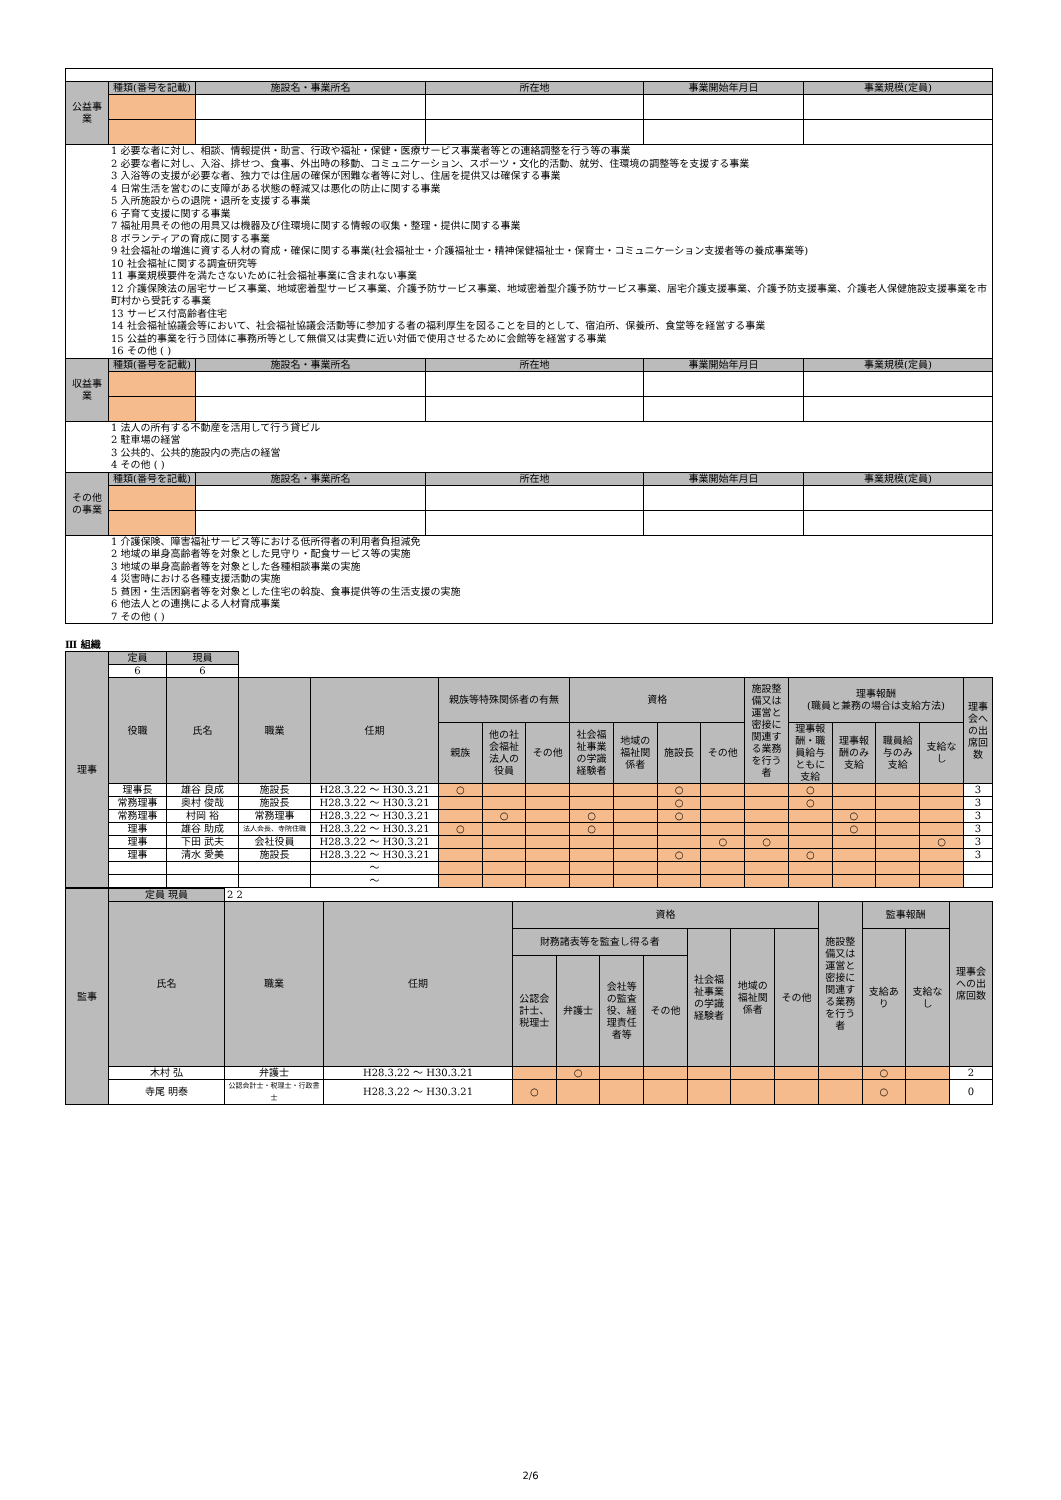| 公益事業 | 種類(番号を記載) | 施設名・事業所名 | 所在地 | 事業開始年月日 | 事業規模(定員) |
| 1 必要な者に対し、相談、情報提供・助言、行政や福祉・保健・医療サービス事業者等との連絡調整を行う等の事業 2 必要な者に対し、入浴、排せつ、食事、外出時の移動、コミュニケーション、スポーツ・文化的活動、就労、住環境の調整等を支援する事業 3 入浴等の支援が必要な者、独力では住居の確保が困難な者等に対し、住居を提供又は確保する事業 4 日常生活を営むのに支障がある状態の軽減又は悪化の防止に関する事業 5 入所施設からの退院・退所を支援する事業 6 子育て支援に関する事業 7 福祉用具その他の用具又は機器及び住環境に関する情報の収集・整理・提供に関する事業 8 ボランティアの育成に関する事業 9 社会福祉の増進に資する人材の育成・確保に関する事業(社会福祉士・介護福祉士・精神保健福祉士・保育士・コミュニケーション支援者等の養成事業等) 10 社会福祉に関する調査研究等 11 事業規模要件を満たさないために社会福祉事業に含まれない事業 12 介護保険法の居宅サービス事業、地域密着型サービス事業、介護予防サービス事業、地域密着型介護予防サービス事業、居宅介護支援事業、介護予防支援事業、介護老人保健施設支援事業を市町村から受託する事業 13 サービス付高齢者住宅 14 社会福祉協議会等において、社会福祉協議会活動等に参加する者の福利厚生を図ることを目的として、宿泊所、保養所、食堂等を経営する事業 15 公益的事業を行う団体に事務所等として無償又は実費に近い対価で使用させるために会館等を経営する事業 16 その他 ( ) | | | | | |
| 収益事業 | 種類(番号を記載) | 施設名・事業所名 | 所在地 | 事業開始年月日 | 事業規模(定員) |
| 1 法人の所有する不動産を活用して行う貸ビル 2 駐車場の経営 3 公共的、公共的施設内の売店の経営 4 その他 ( ) | | | | | |
| その他の事業 | 種類(番号を記載) | 施設名・事業所名 | 所在地 | 事業開始年月日 | 事業規模(定員) |
| 1 介護保険、障害福祉サービス等における低所得者の利用者負担減免 2 地域の単身高齢者等を対象とした見守り・配食サービス等の実施 3 地域の単身高齢者等を対象とした各種相談事業の実施 4 災害時における各種支援活動の実施 5 貧困・生活困窮者等を対象とした住宅の斡旋、食事提供等の生活支援の実施 6 他法人との連携による人材育成事業 7 その他 ( ) | | | | | |
Ⅲ 組織
| 理事 | 定員 | 現員 | | | | | | | | | | | | | | | |
| | 6 | 6 | | | | | | | | | | | | | | | |
| | 役職 | 氏名 | 職業 | 任期 | 親族等特殊関係者の有無 | | | 資格 | | | | 施設整備又は運営と密接に関連する業務を行う者 | 理事報酬 (職員と兼務の場合は支給方法) | | | | 理事会への出席回数 |
| | | | | | 親族 | 他の社会福祉法人の役員 | その他 | 社会福祉事業の学識経験者 | 地域の福祉関係者 | 施設長 | その他 | | 理事報酬・職員給与ともに支給 | 理事報酬のみ支給 | 職員給与のみ支給 | 支給なし | |
| | 理事長 | 雄谷 良成 | 施設長 | H28.3.22 ～ H30.3.21 | ○ | | | | | ○ | | | ○ | | | | 3 |
| | 常務理事 | 奥村 俊哉 | 施設長 | H28.3.22 ～ H30.3.21 | | | | | | ○ | | | ○ | | | | 3 |
| | 常務理事 | 村岡 裕 | 常務理事 | H28.3.22 ～ H30.3.21 | | ○ | | ○ | | ○ | | | | ○ | | | 3 |
| | 理事 | 雄谷 助成 | 法人会長、寺院住職 | H28.3.22 ～ H30.3.21 | ○ | | | ○ | | | | | | ○ | | | 3 |
| | 理事 | 下田 武夫 | 会社役員 | H28.3.22 ～ H30.3.21 | | | | | | | ○ | ○ | | | | ○ | 3 |
| | 理事 | 清水 愛美 | 施設長 | H28.3.22 ～ H30.3.21 | | | | | | ○ | | | ○ | | | | 3 |
| | | | | ～ | | | | | | | | | | | | | |
| | | | | ～ | | | | | | | | | | | | | |
| 監事 | 定員 現員 | 2 2 | | | | | | | | | | | | |
| | 氏名 | 職業 | 任期 | 資格 | | | | | | | 施設整備又は運営と密接に関連する業務を行う者 | 監事報酬 | | 理事会への出席回数 |
| | | | | 財務諸表等を監査し得る者 | | | | 社会福祉事業の学識経験者 | 地域の福祉関係者 | その他 | | 支給あり | 支給なし | |
| | | | | 公認会計士、税理士 | 弁護士 | 会社等の監査役、経理責任者等 | その他 | | | | | | | |
| | 木村 弘 | 弁護士 | H28.3.22 ～ H30.3.21 | | ○ | | | | | | | ○ | | 2 |
| | 寺尾 明泰 | 公認会計士・税理士・行政書士 | H28.3.22 ～ H30.3.21 | ○ | | | | | | | | ○ | | 0 |
2/6